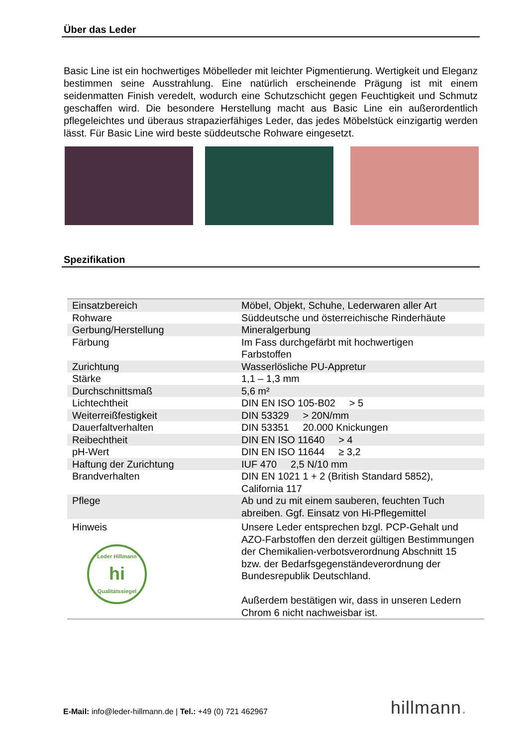Über das Leder
Basic Line ist ein hochwertiges Möbelleder mit leichter Pigmentierung. Wertigkeit und Eleganz bestimmen seine Ausstrahlung. Eine natürlich erscheinende Prägung ist mit einem seidenmatten Finish veredelt, wodurch eine Schutzschicht gegen Feuchtigkeit und Schmutz geschaffen wird. Die besondere Herstellung macht aus Basic Line ein außerordentlich pflegeleichtes und überaus strapazierfähiges Leder, das jedes Möbelstück einzigartig werden lässt. Für Basic Line wird beste süddeutsche Rohware eingesetzt.
Spezifikation
| Einsatzbereich | Möbel, Objekt, Schuhe, Lederwaren aller Art |
| Rohware | Süddeutsche und österreichische Rinderhäute |
| Gerbung/Herstellung | Mineralgerbung |
| Färbung | Im Fass durchgefärbt mit hochwertigen Farbstoffen |
| Zurichtung | Wasserlösliche PU-Appretur |
| Stärke | 1,1 – 1,3 mm |
| Durchschnittsmaß | 5,6 m² |
| Lichtechtheit | DIN EN ISO 105-B02 > 5 |
| Weiterreißfestigkeit | DIN 53329 > 20N/mm |
| Dauerfaltverhalten | DIN 53351 20.000 Knickungen |
| Reibechtheit | DIN EN ISO 11640 > 4 |
| pH-Wert | DIN EN ISO 11644 ≥ 3,2 |
| Haftung der Zurichtung | IUF 470 2,5 N/10 mm |
| Brandverhalten | DIN EN 1021 1 + 2 (British Standard 5852), California 117 |
| Pflege | Ab und zu mit einem sauberen, feuchten Tuch abreiben. Ggf. Einsatz von Hi-Pflegemittel |
| Hinweis Leder Hillmann hi Qualitätssiegel | Unsere Leder entsprechen bzgl. PCP-Gehalt und AZO-Farbstoffen den derzeit gültigen Bestimmungen der Chemikalien-verbotsverordnung Abschnitt 15 bzw. der Bedarfsgegenständeverordnung der Bundesrepublik Deutschland. Außerdem bestätigen wir, dass in unseren Ledern Chrom 6 nicht nachweisbar ist. |
E-Mail: info@leder-hillmann.de | Tel.: +49 (0) 721 462967
hillmann.